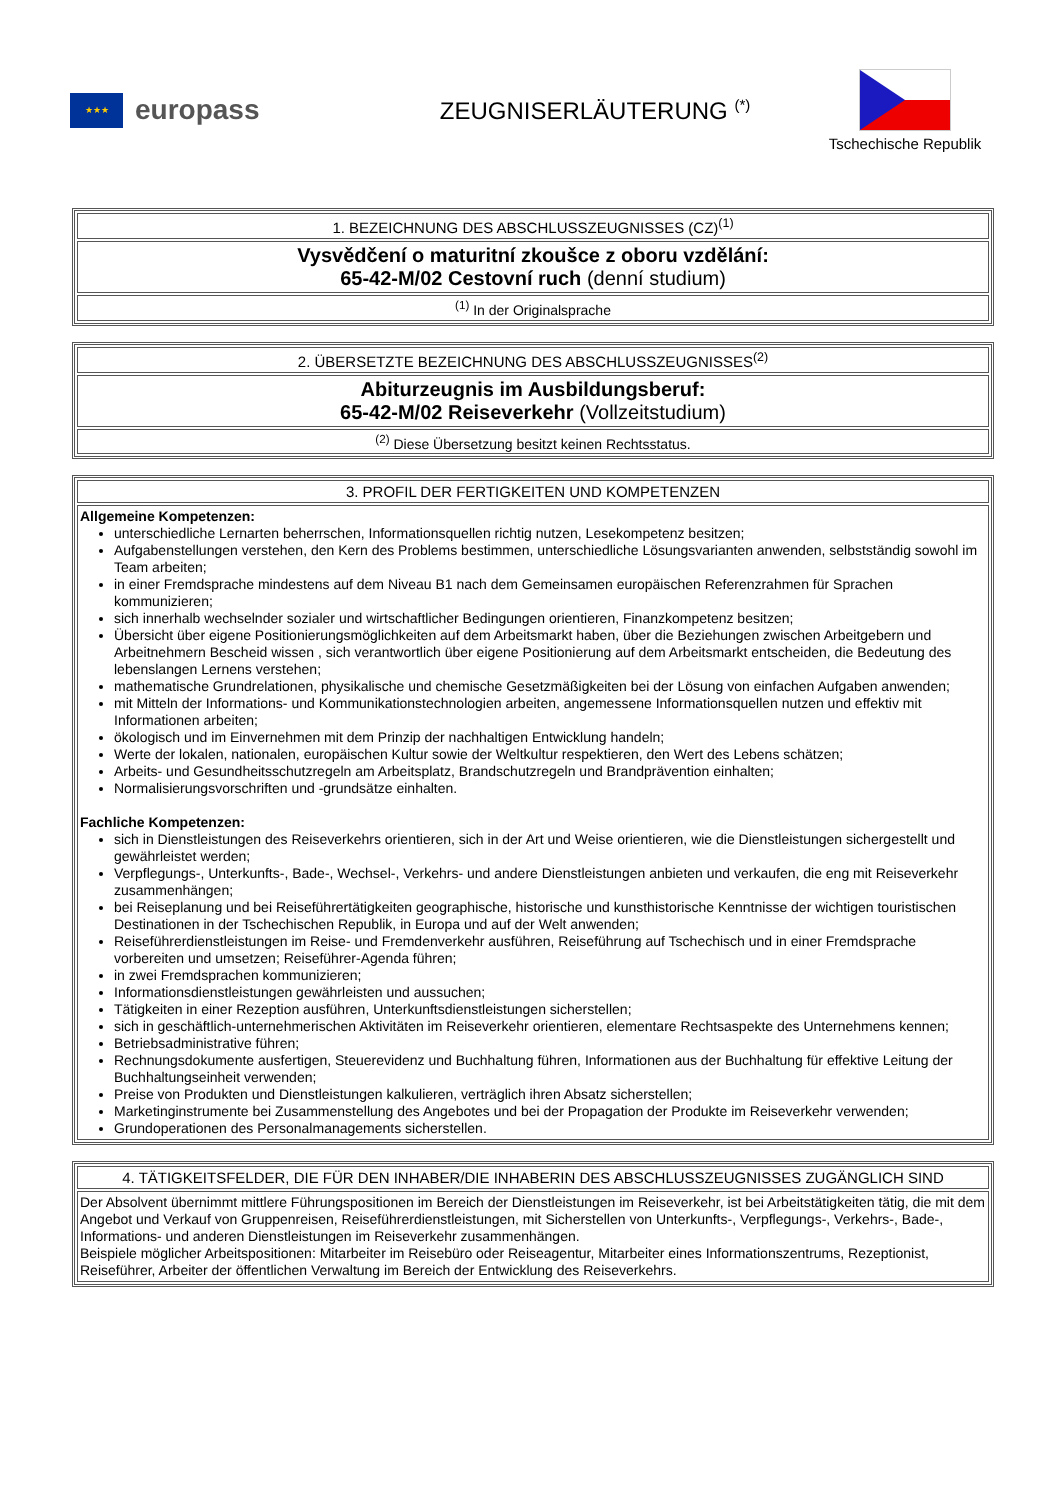★★★
europass
ZEUGNISERLÄUTERUNG <sup>(*)</sup>
Tschechische Republik
| 1. BEZEICHNUNG DES ABSCHLUSSZEUGNISSES (CZ)<sup>(1)</sup> |
| Vysvědčení o maturitní zkoušce z oboru vzdělání: 65-42-M/02 Cestovní ruch (denní studium) |
| <sup>(1)</sup> In der Originalsprache |
| 2. ÜBERSETZTE BEZEICHNUNG DES ABSCHLUSSZEUGNISSES<sup>(2)</sup> |
| Abiturzeugnis im Ausbildungsberuf: 65-42-M/02 Reiseverkehr (Vollzeitstudium) |
| <sup>(2)</sup> Diese Übersetzung besitzt keinen Rechtsstatus. |
| 3. PROFIL DER FERTIGKEITEN UND KOMPETENZEN |
| Allgemeine Kompetenzen: unterschiedliche Lernarten beherrschen, Informationsquellen richtig nutzen, Lesekompetenz besitzen; Aufgabenstellungen verstehen, den Kern des Problems bestimmen, unterschiedliche Lösungsvarianten anwenden, selbstständig sowohl im Team arbeiten; in einer Fremdsprache mindestens auf dem Niveau B1 nach dem Gemeinsamen europäischen Referenzrahmen für Sprachen kommunizieren; sich innerhalb wechselnder sozialer und wirtschaftlicher Bedingungen orientieren, Finanzkompetenz besitzen; Übersicht über eigene Positionierungsmöglichkeiten auf dem Arbeitsmarkt haben, über die Beziehungen zwischen Arbeitgebern und Arbeitnehmern Bescheid wissen , sich verantwortlich über eigene Positionierung auf dem Arbeitsmarkt entscheiden, die Bedeutung des lebenslangen Lernens verstehen; mathematische Grundrelationen, physikalische und chemische Gesetzmäßigkeiten bei der Lösung von einfachen Aufgaben anwenden; mit Mitteln der Informations- und Kommunikationstechnologien arbeiten, angemessene Informationsquellen nutzen und effektiv mit Informationen arbeiten; ökologisch und im Einvernehmen mit dem Prinzip der nachhaltigen Entwicklung handeln; Werte der lokalen, nationalen, europäischen Kultur sowie der Weltkultur respektieren, den Wert des Lebens schätzen; Arbeits- und Gesundheitsschutzregeln am Arbeitsplatz, Brandschutzregeln und Brandprävention einhalten; Normalisierungsvorschriften und -grundsätze einhalten. Fachliche Kompetenzen: sich in Dienstleistungen des Reiseverkehrs orientieren, sich in der Art und Weise orientieren, wie die Dienstleistungen sichergestellt und gewährleistet werden; Verpflegungs-, Unterkunfts-, Bade-, Wechsel-, Verkehrs- und andere Dienstleistungen anbieten und verkaufen, die eng mit Reiseverkehr zusammenhängen; bei Reiseplanung und bei Reiseführertätigkeiten geographische, historische und kunsthistorische Kenntnisse der wichtigen touristischen Destinationen in der Tschechischen Republik, in Europa und auf der Welt anwenden; Reiseführerdienstleistungen im Reise- und Fremdenverkehr ausführen, Reiseführung auf Tschechisch und in einer Fremdsprache vorbereiten und umsetzen; Reiseführer-Agenda führen; in zwei Fremdsprachen kommunizieren; Informationsdienstleistungen gewährleisten und aussuchen; Tätigkeiten in einer Rezeption ausführen, Unterkunftsdienstleistungen sicherstellen; sich in geschäftlich-unternehmerischen Aktivitäten im Reiseverkehr orientieren, elementare Rechtsaspekte des Unternehmens kennen; Betriebsadministrative führen; Rechnungsdokumente ausfertigen, Steuerevidenz und Buchhaltung führen, Informationen aus der Buchhaltung für effektive Leitung der Buchhaltungseinheit verwenden; Preise von Produkten und Dienstleistungen kalkulieren, verträglich ihren Absatz sicherstellen; Marketinginstrumente bei Zusammenstellung des Angebotes und bei der Propagation der Produkte im Reiseverkehr verwenden; Grundoperationen des Personalmanagements sicherstellen. |
| 4. TÄTIGKEITSFELDER, DIE FÜR DEN INHABER/DIE INHABERIN DES ABSCHLUSSZEUGNISSES ZUGÄNGLICH SIND |
| Der Absolvent übernimmt mittlere Führungspositionen im Bereich der Dienstleistungen im Reiseverkehr, ist bei Arbeitstätigkeiten tätig, die mit dem Angebot und Verkauf von Gruppenreisen, Reiseführerdienstleistungen, mit Sicherstellen von Unterkunfts-, Verpflegungs-, Verkehrs-, Bade-, Informations- und anderen Dienstleistungen im Reiseverkehr zusammenhängen. Beispiele möglicher Arbeitspositionen: Mitarbeiter im Reisebüro oder Reiseagentur, Mitarbeiter eines Informationszentrums, Rezeptionist, Reiseführer, Arbeiter der öffentlichen Verwaltung im Bereich der Entwicklung des Reiseverkehrs. |